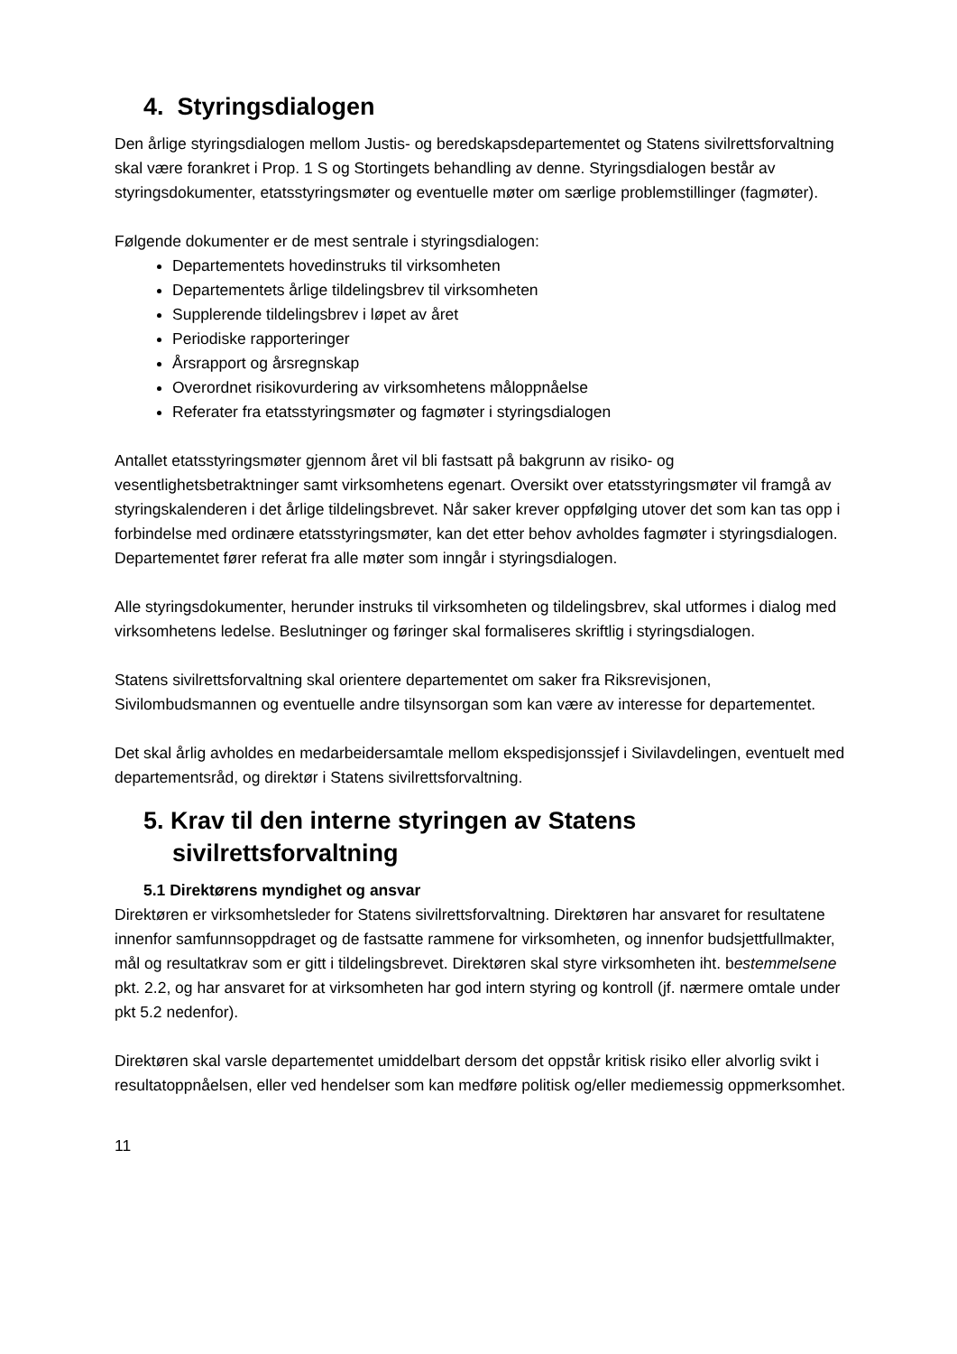4. Styringsdialogen
Den årlige styringsdialogen mellom Justis- og beredskapsdepartementet og Statens sivilrettsforvaltning skal være forankret i Prop. 1 S og Stortingets behandling av denne. Styringsdialogen består av styringsdokumenter, etatsstyringsmøter og eventuelle møter om særlige problemstillinger (fagmøter).
Følgende dokumenter er de mest sentrale i styringsdialogen:
Departementets hovedinstruks til virksomheten
Departementets årlige tildelingsbrev til virksomheten
Supplerende tildelingsbrev i løpet av året
Periodiske rapporteringer
Årsrapport og årsregnskap
Overordnet risikovurdering av virksomhetens måloppnåelse
Referater fra etatsstyringsmøter og fagmøter i styringsdialogen
Antallet etatsstyringsmøter gjennom året vil bli fastsatt på bakgrunn av risiko- og vesentlighetsbetraktninger samt virksomhetens egenart. Oversikt over etatsstyringsmøter vil framgå av styringskalenderen i det årlige tildelingsbrevet. Når saker krever oppfølging utover det som kan tas opp i forbindelse med ordinære etatsstyringsmøter, kan det etter behov avholdes fagmøter i styringsdialogen. Departementet fører referat fra alle møter som inngår i styringsdialogen.
Alle styringsdokumenter, herunder instruks til virksomheten og tildelingsbrev, skal utformes i dialog med virksomhetens ledelse. Beslutninger og føringer skal formaliseres skriftlig i styringsdialogen.
Statens sivilrettsforvaltning skal orientere departementet om saker fra Riksrevisjonen, Sivilombudsmannen og eventuelle andre tilsynsorgan som kan være av interesse for departementet.
Det skal årlig avholdes en medarbeidersamtale mellom ekspedisjonssjef i Sivilavdelingen, eventuelt med departementsråd, og direktør i Statens sivilrettsforvaltning.
5. Krav til den interne styringen av Statens sivilrettsforvaltning
5.1 Direktørens myndighet og ansvar
Direktøren er virksomhetsleder for Statens sivilrettsforvaltning. Direktøren har ansvaret for resultatene innenfor samfunnsoppdraget og de fastsatte rammene for virksomheten, og innenfor budsjettfullmakter, mål og resultatkrav som er gitt i tildelingsbrevet. Direktøren skal styre virksomheten iht. bestemmelsene pkt. 2.2, og har ansvaret for at virksomheten har god intern styring og kontroll (jf. nærmere omtale under pkt 5.2 nedenfor).
Direktøren skal varsle departementet umiddelbart dersom det oppstår kritisk risiko eller alvorlig svikt i resultatoppnåelsen, eller ved hendelser som kan medføre politisk og/eller mediemessig oppmerksomhet.
11